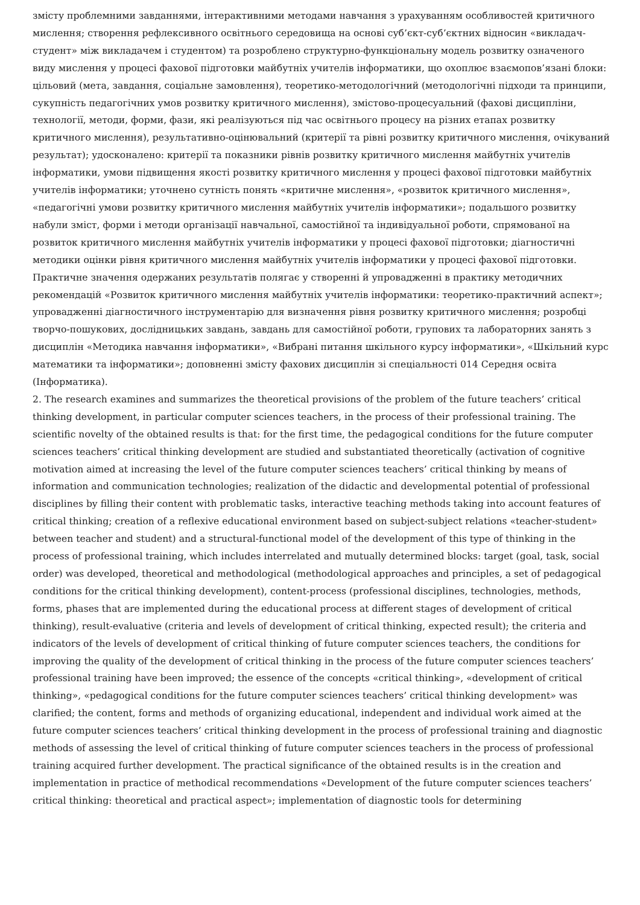змісту проблемними завданнями, інтерактивними методами навчання з урахуванням особливостей критичного мислення; створення рефлексивного освітнього середовища на основі суб’єкт-суб’єктних відносин «викладач-студент» між викладачем і студентом) та розроблено структурно-функціональну модель розвитку означеного виду мислення у процесі фахової підготовки майбутніх учителів інформатики, що охоплює взаємопов’язані блоки: цільовий (мета, завдання, соціальне замовлення), теоретико-методологічний (методологічні підходи та принципи, сукупність педагогічних умов розвитку критичного мислення), змістово-процесуальний (фахові дисципліни, технології, методи, форми, фази, які реалізуються під час освітнього процесу на різних етапах розвитку критичного мислення), результативно-оцінювальний (критерії та рівні розвитку критичного мислення, очікуваний результат); удосконалено: критерії та показники рівнів розвитку критичного мислення майбутніх учителів інформатики, умови підвищення якості розвитку критичного мислення у процесі фахової підготовки майбутніх учителів інформатики; уточнено сутність понять «критичне мислення», «розвиток критичного мислення», «педагогічні умови розвитку критичного мислення майбутніх учителів інформатики»; подальшого розвитку набули зміст, форми і методи організації навчальної, самостійної та індивідуальної роботи, спрямованої на розвиток критичного мислення майбутніх учителів інформатики у процесі фахової підготовки; діагностичні методики оцінки рівня критичного мислення майбутніх учителів інформатики у процесі фахової підготовки. Практичне значення одержаних результатів полягає у створенні й упровадженні в практику методичних рекомендацій «Розвиток критичного мислення майбутніх учителів інформатики: теоретико-практичний аспект»; упровадженні діагностичного інструментарію для визначення рівня розвитку критичного мислення; розробці творчо-пошукових, дослідницьких завдань, завдань для самостійної роботи, групових та лабораторних занять з дисциплін «Методика навчання інформатики», «Вибрані питання шкільного курсу інформатики», «Шкільний курс математики та інформатики»; доповненні змісту фахових дисциплін зі спеціальності 014 Середня освіта (Інформатика).
2. The research examines and summarizes the theoretical provisions of the problem of the future teachers’ critical thinking development, in particular computer sciences teachers, in the process of their professional training. The scientific novelty of the obtained results is that: for the first time, the pedagogical conditions for the future computer sciences teachers’ critical thinking development are studied and substantiated theoretically (activation of cognitive motivation aimed at increasing the level of the future computer sciences teachers’ critical thinking by means of information and communication technologies; realization of the didactic and developmental potential of professional disciplines by filling their content with problematic tasks, interactive teaching methods taking into account features of critical thinking; creation of a reflexive educational environment based on subject-subject relations «teacher-student» between teacher and student) and a structural-functional model of the development of this type of thinking in the process of professional training, which includes interrelated and mutually determined blocks: target (goal, task, social order) was developed, theoretical and methodological (methodological approaches and principles, a set of pedagogical conditions for the critical thinking development), content-process (professional disciplines, technologies, methods, forms, phases that are implemented during the educational process at different stages of development of critical thinking), result-evaluative (criteria and levels of development of critical thinking, expected result); the criteria and indicators of the levels of development of critical thinking of future computer sciences teachers, the conditions for improving the quality of the development of critical thinking in the process of the future computer sciences teachers’ professional training have been improved; the essence of the concepts «critical thinking», «development of critical thinking», «pedagogical conditions for the future computer sciences teachers’ critical thinking development» was clarified; the content, forms and methods of organizing educational, independent and individual work aimed at the future computer sciences teachers’ critical thinking development in the process of professional training and diagnostic methods of assessing the level of critical thinking of future computer sciences teachers in the process of professional training acquired further development. The practical significance of the obtained results is in the creation and implementation in practice of methodical recommendations «Development of the future computer sciences teachers’ critical thinking: theoretical and practical aspect»; implementation of diagnostic tools for determining